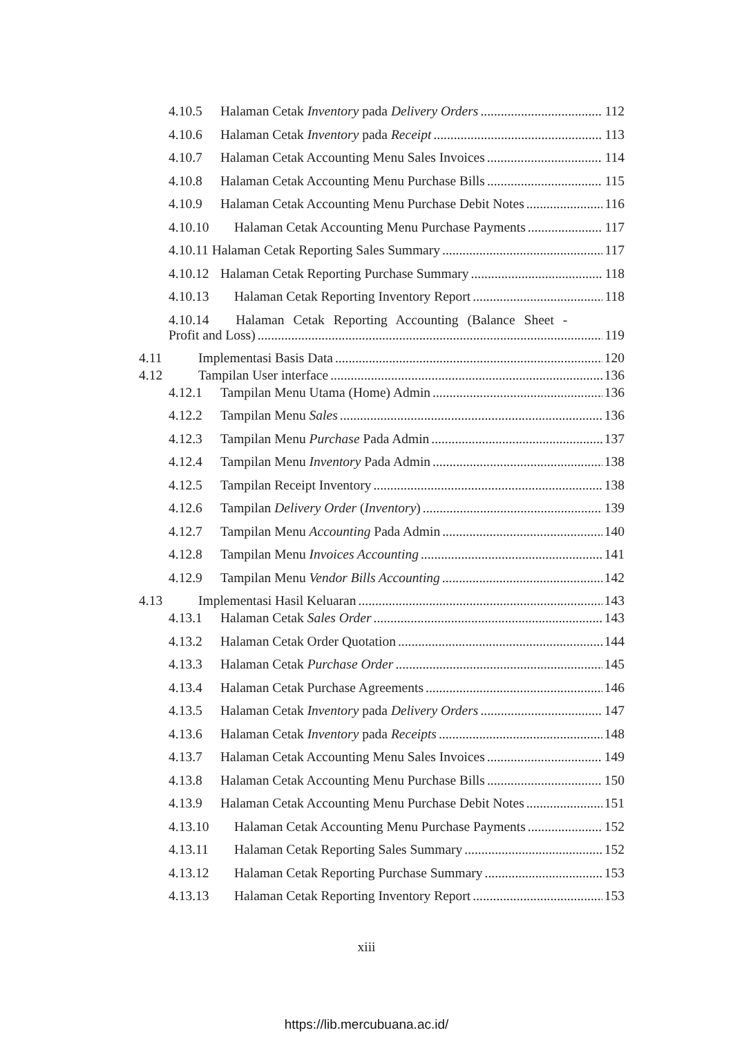4.10.5 Halaman Cetak Inventory pada Delivery Orders 112
4.10.6 Halaman Cetak Inventory pada Receipt 113
4.10.7 Halaman Cetak Accounting Menu Sales Invoices 114
4.10.8 Halaman Cetak Accounting Menu Purchase Bills 115
4.10.9 Halaman Cetak Accounting Menu Purchase Debit Notes 116
4.10.10 Halaman Cetak Accounting Menu Purchase Payments 117
4.10.11 Halaman Cetak Reporting Sales Summary 117
4.10.12 Halaman Cetak Reporting Purchase Summary 118
4.10.13 Halaman Cetak Reporting Inventory Report 118
4.10.14 Halaman Cetak Reporting Accounting (Balance Sheet -
Profit and Loss) 119
4.11 Implementasi Basis Data 120
4.12 Tampilan User interface 136
4.12.1 Tampilan Menu Utama (Home) Admin 136
4.12.2 Tampilan Menu Sales 136
4.12.3 Tampilan Menu Purchase Pada Admin 137
4.12.4 Tampilan Menu Inventory Pada Admin 138
4.12.5 Tampilan Receipt Inventory 138
4.12.6 Tampilan Delivery Order (Inventory) 139
4.12.7 Tampilan Menu Accounting Pada Admin 140
4.12.8 Tampilan Menu Invoices Accounting 141
4.12.9 Tampilan Menu Vendor Bills Accounting 142
4.13 Implementasi Hasil Keluaran 143
4.13.1 Halaman Cetak Sales Order 143
4.13.2 Halaman Cetak Order Quotation 144
4.13.3 Halaman Cetak Purchase Order 145
4.13.4 Halaman Cetak Purchase Agreements 146
4.13.5 Halaman Cetak Inventory pada Delivery Orders 147
4.13.6 Halaman Cetak Inventory pada Receipts 148
4.13.7 Halaman Cetak Accounting Menu Sales Invoices 149
4.13.8 Halaman Cetak Accounting Menu Purchase Bills 150
4.13.9 Halaman Cetak Accounting Menu Purchase Debit Notes 151
4.13.10 Halaman Cetak Accounting Menu Purchase Payments 152
4.13.11 Halaman Cetak Reporting Sales Summary 152
4.13.12 Halaman Cetak Reporting Purchase Summary 153
4.13.13 Halaman Cetak Reporting Inventory Report 153
xiii
https://lib.mercubuana.ac.id/